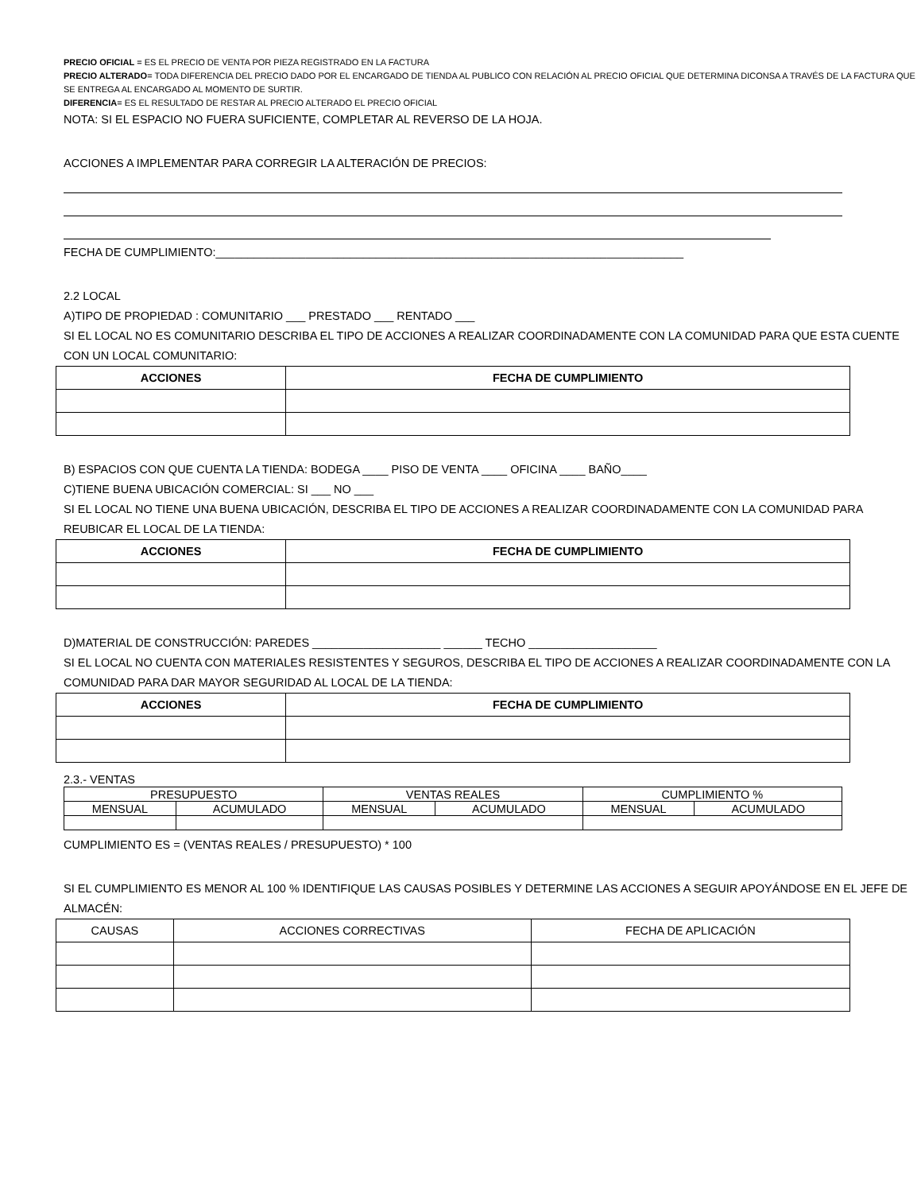PRECIO OFICIAL = ES EL PRECIO DE VENTA POR PIEZA REGISTRADO EN LA FACTURA
PRECIO ALTERADO= TODA DIFERENCIA DEL PRECIO DADO POR EL ENCARGADO DE TIENDA AL PUBLICO CON RELACIÓN AL PRECIO OFICIAL QUE DETERMINA DICONSA A TRAVÉS DE LA FACTURA QUE SE ENTREGA AL ENCARGADO AL MOMENTO DE SURTIR.
DIFERENCIA= ES EL RESULTADO DE RESTAR AL PRECIO ALTERADO EL PRECIO OFICIAL
NOTA: SI EL ESPACIO NO FUERA SUFICIENTE, COMPLETAR AL REVERSO DE LA HOJA.
ACCIONES A IMPLEMENTAR PARA CORREGIR LA ALTERACIÓN DE PRECIOS:
FECHA DE CUMPLIMIENTO:_________________________________________________________________________
2.2 LOCAL
A)TIPO DE PROPIEDAD : COMUNITARIO ___ PRESTADO ___ RENTADO ___
SI EL LOCAL NO ES COMUNITARIO DESCRIBA EL TIPO DE ACCIONES A REALIZAR COORDINADAMENTE CON LA COMUNIDAD PARA QUE ESTA CUENTE CON UN LOCAL COMUNITARIO:
| ACCIONES | FECHA DE CUMPLIMIENTO |
| --- | --- |
B) ESPACIOS CON QUE CUENTA LA TIENDA: BODEGA ____ PISO DE VENTA ____ OFICINA ____ BAÑO____
C)TIENE BUENA UBICACIÓN COMERCIAL: SI ___ NO ___
SI EL LOCAL NO TIENE UNA BUENA UBICACIÓN, DESCRIBA EL TIPO DE ACCIONES A REALIZAR COORDINADAMENTE CON LA COMUNIDAD PARA REUBICAR EL LOCAL DE LA TIENDA:
| ACCIONES | FECHA DE CUMPLIMIENTO |
| --- | --- |
D)MATERIAL DE CONSTRUCCIÓN: PAREDES ____________________ ______ TECHO ____________________
SI EL LOCAL NO CUENTA CON MATERIALES RESISTENTES Y SEGUROS, DESCRIBA EL TIPO DE ACCIONES A REALIZAR COORDINADAMENTE CON LA COMUNIDAD PARA DAR MAYOR SEGURIDAD AL LOCAL DE LA TIENDA:
| ACCIONES | FECHA DE CUMPLIMIENTO |
| --- | --- |
2.3.- VENTAS
| PRESUPUESTO | | VENTAS REALES | | CUMPLIMIENTO % | |
| MENSUAL | ACUMULADO | MENSUAL | ACUMULADO | MENSUAL | ACUMULADO |
CUMPLIMIENTO ES = (VENTAS REALES / PRESUPUESTO) * 100
SI EL CUMPLIMIENTO ES MENOR AL 100 % IDENTIFIQUE LAS CAUSAS POSIBLES Y DETERMINE LAS ACCIONES A SEGUIR APOYÁNDOSE EN EL JEFE DE ALMACÉN:
| CAUSAS | ACCIONES CORRECTIVAS | FECHA DE APLICACIÓN |